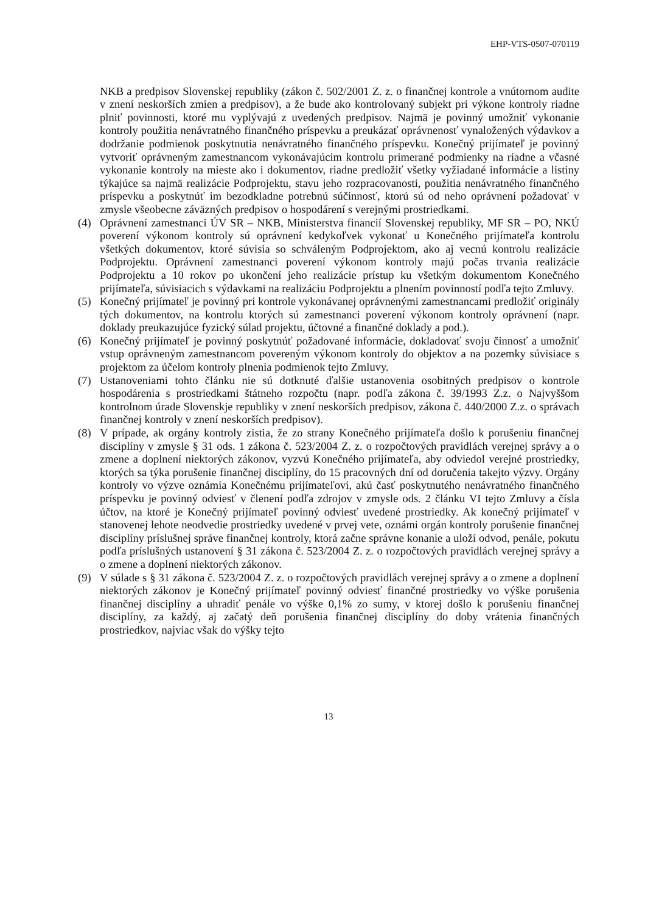EHP-VTS-0507-070119
NKB a predpisov Slovenskej republiky (zákon č. 502/2001 Z. z. o finančnej kontrole a vnútornom audite v znení neskorších zmien a predpisov), a že bude ako kontrolovaný subjekt pri výkone kontroly riadne plniť povinnosti, ktoré mu vyplývajú z uvedených predpisov. Najmä je povinný umožniť vykonanie kontroly použitia nenávratného finančného príspevku a preukázať oprávnenosť vynaložených výdavkov a dodržanie podmienok poskytnutia nenávratného finančného príspevku. Konečný prijímateľ je povinný vytvoriť oprávneným zamestnancom vykonávajúcim kontrolu primerané podmienky na riadne a včasné vykonanie kontroly na mieste ako i dokumentov, riadne predložiť všetky vyžiadané informácie a listiny týkajúce sa najmä realizácie Podprojektu, stavu jeho rozpracovanosti, použitia nenávratného finančného príspevku a poskytnúť im bezodkladne potrebnú súčinnosť, ktorú sú od neho oprávnení požadovať v zmysle všeobecne záväzných predpisov o hospodárení s verejnými prostriedkami.
(4) Oprávnení zamestnanci ÚV SR – NKB, Ministerstva financií Slovenskej republiky, MF SR – PO, NKÚ poverení výkonom kontroly sú oprávnení kedykoľvek vykonať u Konečného prijímateľa kontrolu všetkých dokumentov, ktoré súvisia so schváleným Podprojektom, ako aj vecnú kontrolu realizácie Podprojektu. Oprávnení zamestnanci poverení výkonom kontroly majú počas trvania realizácie Podprojektu a 10 rokov po ukončení jeho realizácie prístup ku všetkým dokumentom Konečného prijímateľa, súvisiacich s výdavkami na realizáciu Podprojektu a plnením povinností podľa tejto Zmluvy.
(5) Konečný prijímateľ je povinný pri kontrole vykonávanej oprávnenými zamestnancami predložiť originály tých dokumentov, na kontrolu ktorých sú zamestnanci poverení výkonom kontroly oprávnení (napr. doklady preukazujúce fyzický súlad projektu, účtovné a finančné doklady a pod.).
(6) Konečný prijímateľ je povinný poskytnúť požadované informácie, dokladovať svoju činnosť a umožniť vstup oprávneným zamestnancom povereným výkonom kontroly do objektov a na pozemky súvisiace s projektom za účelom kontroly plnenia podmienok tejto Zmluvy.
(7) Ustanoveniami tohto článku nie sú dotknuté ďalšie ustanovenia osobitných predpisov o kontrole hospodárenia s prostriedkami štátneho rozpočtu (napr. podľa zákona č. 39/1993 Z.z. o Najvyššom kontrolnom úrade Slovenskje republiky v znení neskorších predpisov, zákona č. 440/2000 Z.z. o správach finančnej kontroly v znení neskorších predpisov).
(8) V prípade, ak orgány kontroly zistia, že zo strany Konečného prijímateľa došlo k porušeniu finančnej disciplíny v zmysle § 31 ods. 1 zákona č. 523/2004 Z. z. o rozpočtových pravidlách verejnej správy a o zmene a doplnení niektorých zákonov, vyzvú Konečného prijímateľa, aby odviedol verejné prostriedky, ktorých sa týka porušenie finančnej disciplíny, do 15 pracovných dní od doručenia takejto výzvy. Orgány kontroly vo výzve oznámia Konečnému prijímateľovi, akú časť poskytnutého nenávratného finančného príspevku je povinný odviesť v členení podľa zdrojov v zmysle ods. 2 článku VI tejto Zmluvy a čísla účtov, na ktoré je Konečný prijímateľ povinný odviesť uvedené prostriedky. Ak konečný prijímateľ v stanovenej lehote neodvedie prostriedky uvedené v prvej vete, oznámi orgán kontroly porušenie finančnej disciplíny príslušnej správe finančnej kontroly, ktorá začne správne konanie a uloží odvod, penále, pokutu podľa príslušných ustanovení § 31 zákona č. 523/2004 Z. z. o rozpočtových pravidlách verejnej správy a o zmene a doplnení niektorých zákonov.
(9) V súlade s § 31 zákona č. 523/2004 Z. z. o rozpočtových pravidlách verejnej správy a o zmene a doplnení niektorých zákonov je Konečný prijímateľ povinný odviesť finančné prostriedky vo výške porušenia finančnej disciplíny a uhradiť penále vo výške 0,1% zo sumy, v ktorej došlo k porušeniu finančnej disciplíny, za každý, aj začatý deň porušenia finančnej disciplíny do doby vrátenia finančných prostriedkov, najviac však do výšky tejto
13